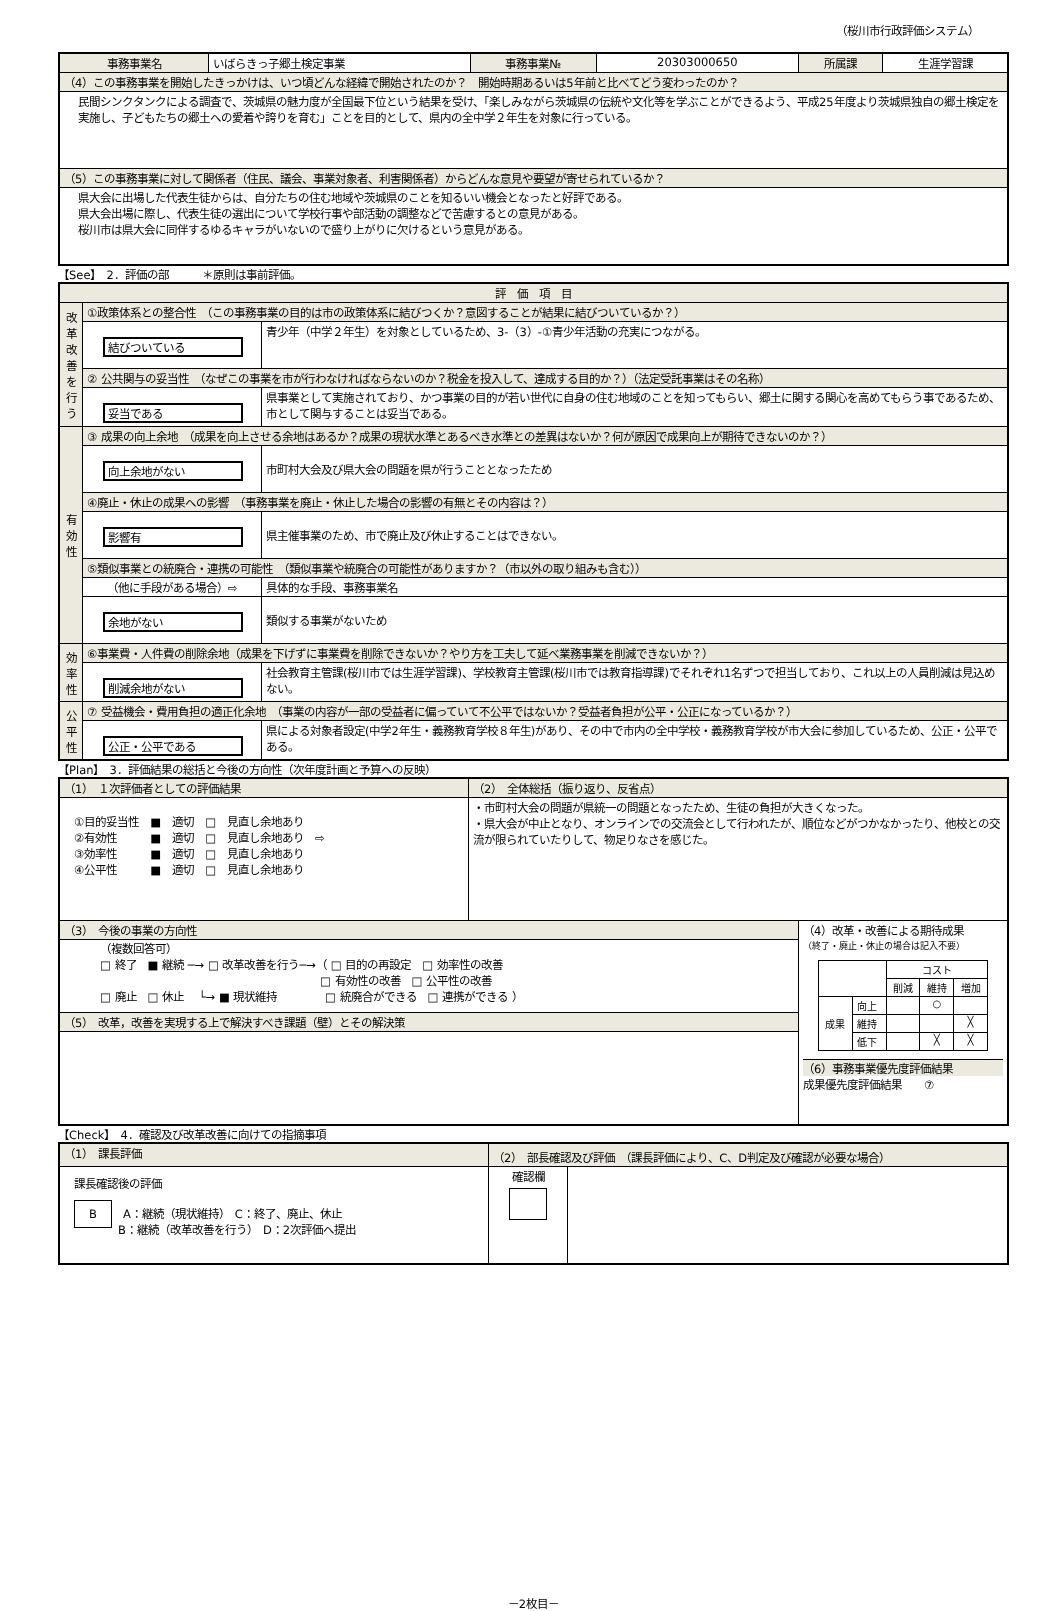（桜川市行政評価システム）
| 事務事業名 | いばらきっ子郷土検定事業 | 事務事業№ | 20303000650 | 所属課 | 生涯学習課 |
| （4）この事務事業を開始したきっかけは、いつ頃どんな経緯で開始されたのか？ 開始時期あるいは5年前と比べてどう変わったのか？ | | | | | |
| 民間シンクタンクによる調査で、茨城県の魅力度が全国最下位という結果を受け、「楽しみながら茨城県の伝統や文化等を学ぶことができるよう、平成25年度より茨城県独自の郷土検定を実施し、子どもたちの郷土への愛着や誇りを育む」ことを目的として、県内の全中学２年生を対象に行っている。 | | | | | |
| （5）この事務事業に対して関係者（住民、議会、事業対象者、利害関係者）からどんな意見や要望が寄せられているか？ | | | | | |
| 県大会に出場した代表生徒からは、自分たちの住む地域や茨城県のことを知るいい機会となったと好評である。 県大会出場に際し、代表生徒の選出について学校行事や部活動の調整などで苦慮するとの意見がある。 桜川市は県大会に同伴するゆるキャラがいないので盛り上がりに欠けるという意見がある。 | | | | | |
【See】　2．評価の部　　　＊原則は事前評価。
| 評 価 項 目 | | |
| 改革改善を行う | ①政策体系との整合性 （この事務事業の目的は市の政策体系に結びつくか？意図することが結果に結びついているか？） | |
| | 結びついている | 青少年（中学２年生）を対象としているため、3-（3）-①青少年活動の充実につながる。 |
| | ② 公共関与の妥当性 （なぜこの事業を市が行わなければならないのか？税金を投入して、達成する目的か？）（法定受託事業はその名称） | |
| | 妥当である | 県事業として実施されており、かつ事業の目的が若い世代に自身の住む地域のことを知ってもらい、郷土に関する関心を高めてもらう事であるため、市として関与することは妥当である。 |
| 有効性 | ③ 成果の向上余地 （成果を向上させる余地はあるか？成果の現状水準とあるべき水準との差異はないか？何が原因で成果向上が期待できないのか？） | |
| | 向上余地がない | 市町村大会及び県大会の問題を県が行うこととなったため |
| | ④廃止・休止の成果への影響 （事務事業を廃止・休止した場合の影響の有無とその内容は？） | |
| | 影響有 | 県主催事業のため、市で廃止及び休止することはできない。 |
| | ⑤類似事業との統廃合・連携の可能性 （類似事業や統廃合の可能性がありますか？（市以外の取り組みも含む）） | |
| | （他に手段がある場合）⇨ | 具体的な手段、事務事業名 |
| | 余地がない | 類似する事業がないため |
| 効率性 | ⑥事業費・人件費の削除余地（成果を下げずに事業費を削除できないか？やり方を工夫して延べ業務事業を削減できないか？） | |
| | 削減余地がない | 社会教育主管課(桜川市では生涯学習課)、学校教育主管課(桜川市では教育指導課)でそれぞれ1名ずつで担当しており、これ以上の人員削減は見込めない。 |
| 公平性 | ⑦ 受益機会・費用負担の適正化余地 （事業の内容が一部の受益者に偏っていて不公平ではないか？受益者負担が公平・公正になっているか？） | |
| | 公正・公平である | 県による対象者設定(中学2年生・義務教育学校８年生)があり、その中で市内の全中学校・義務教育学校が市大会に参加しているため、公正・公平である。 |
【Plan】　3．評価結果の総括と今後の方向性（次年度計画と予算への反映）
| （1） １次評価者としての評価結果 | （2） 全体総括（振り返り、反省点） | |
| ①目的妥当性 ■ 適切 □ 見直し余地あり ②有効性 ■ 適切 □ 見直し余地あり ⇨ ③効率性 ■ 適切 □ 見直し余地あり ④公平性 ■ 適切 □ 見直し余地あり | ・市町村大会の問題が県統一の問題となったため、生徒の負担が大きくなった。 ・県大会が中止となり、オンラインでの交流会として行われたが、順位などがつかなかったり、他校との交流が限られていたりして、物足りなさを感じた。 | |
| （3） 今後の事業の方向性 | | （4）改革・改善による期待成果 （終了・廃止・休止の場合は記入不要） / / / コスト / / / / / / 削減 / 維持 / 増加 / / 成果 / 向上 / / ○ / / / / 維持 / / / ╳ / / / 低下 / / ╳ / ╳ / （6）事務事業優先度評価結果 成果優先度評価結果 ⑦ |
| （複数回答可） □ 終了 ■ 継続 ─→ □ 改革改善を行う─→（ □ 目的の再設定 □ 効率性の改善 □ 有効性の改善 □ 公平性の改善 □ 廃止 □ 休止 └→ ■ 現状維持 □ 統廃合ができる □ 連携ができる ） | | |
| （5） 改革，改善を実現する上で解決すべき課題（壁）とその解決策 | | |
【Check】　4．確認及び改革改善に向けての指摘事項
| （1） 課長評価 | （2） 部長確認及び評価 （課長評価により、C、D判定及び確認が必要な場合） | |
| 課長確認後の評価 B A：継続（現状維持） C：終了、廃止、休止 B：継続（改革改善を行う） D：2次評価へ提出 | 確認欄 | |
－2枚目－